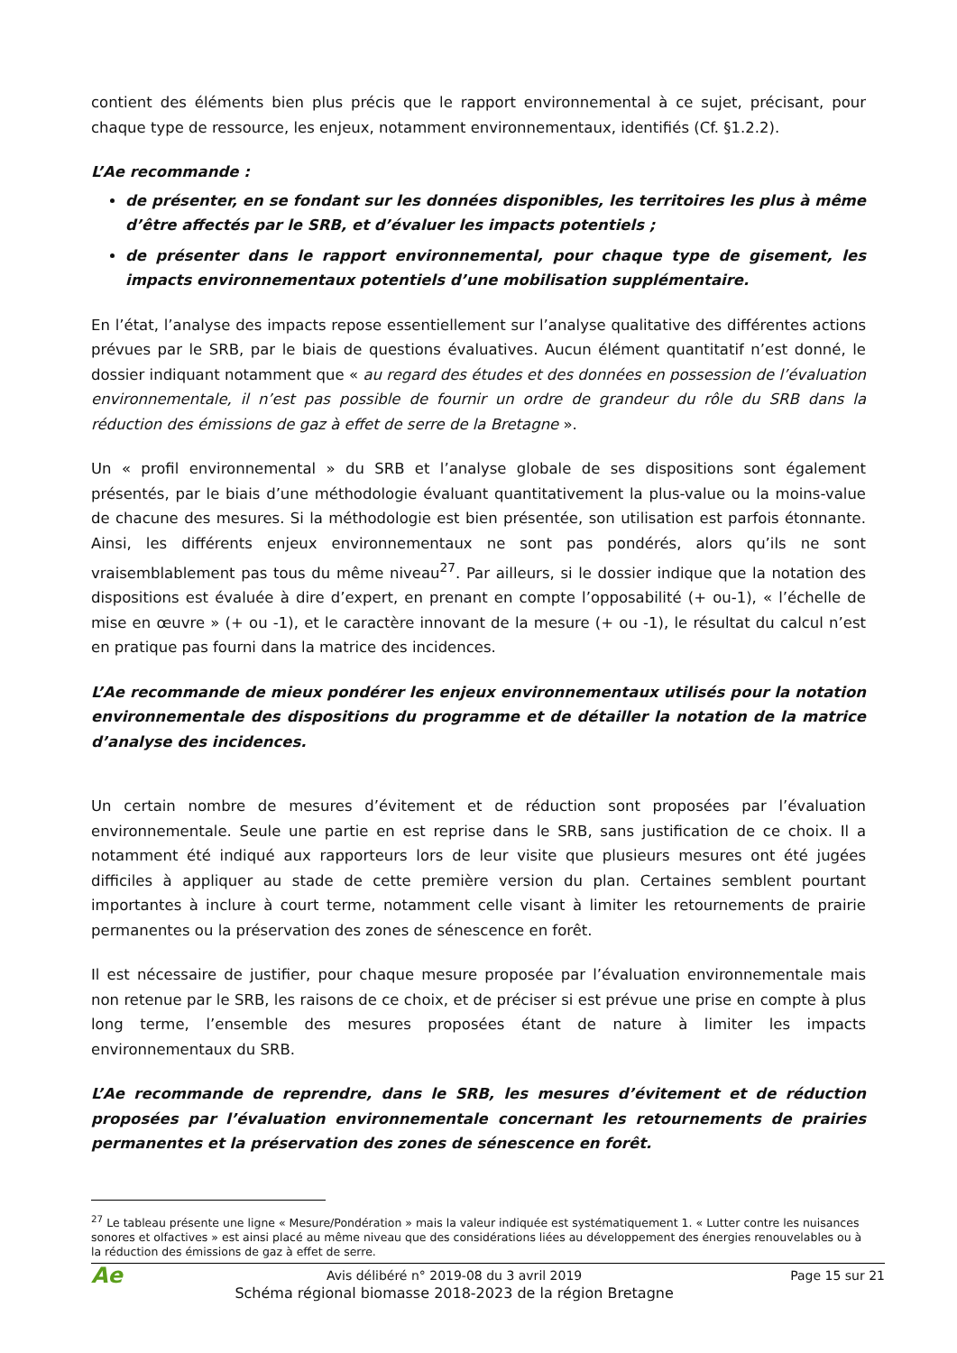contient des éléments bien plus précis que le rapport environnemental à ce sujet, précisant, pour chaque type de ressource, les enjeux, notamment environnementaux, identifiés (Cf. §1.2.2).
L’Ae recommande :
de présenter, en se fondant sur les données disponibles, les territoires les plus à même d’être affectés par le SRB, et d’évaluer les impacts potentiels ;
de présenter dans le rapport environnemental, pour chaque type de gisement, les impacts environnementaux potentiels d’une mobilisation supplémentaire.
En l’état, l’analyse des impacts repose essentiellement sur l’analyse qualitative des différentes actions prévues par le SRB, par le biais de questions évaluatives. Aucun élément quantitatif n’est donné, le dossier indiquant notamment que « au regard des études et des données en possession de l’évaluation environnementale, il n’est pas possible de fournir un ordre de grandeur du rôle du SRB dans la réduction des émissions de gaz à effet de serre de la Bretagne ».
Un « profil environnemental » du SRB et l’analyse globale de ses dispositions sont également présentés, par le biais d’une méthodologie évaluant quantitativement la plus-value ou la moins-value de chacune des mesures. Si la méthodologie est bien présentée, son utilisation est parfois étonnante. Ainsi, les différents enjeux environnementaux ne sont pas pondérés, alors qu’ils ne sont vraisemblablement pas tous du même niveau<sup>27</sup>. Par ailleurs, si le dossier indique que la notation des dispositions est évaluée à dire d’expert, en prenant en compte l’opposabilité (+ ou-1), « l’échelle de mise en œuvre » (+ ou -1), et le caractère innovant de la mesure (+ ou -1), le résultat du calcul n’est en pratique pas fourni dans la matrice des incidences.
L’Ae recommande de mieux pondérer les enjeux environnementaux utilisés pour la notation environnementale des dispositions du programme et de détailler la notation de la matrice d’analyse des incidences.
Un certain nombre de mesures d’évitement et de réduction sont proposées par l’évaluation environnementale. Seule une partie en est reprise dans le SRB, sans justification de ce choix. Il a notamment été indiqué aux rapporteurs lors de leur visite que plusieurs mesures ont été jugées difficiles à appliquer au stade de cette première version du plan. Certaines semblent pourtant importantes à inclure à court terme, notamment celle visant à limiter les retournements de prairie permanentes ou la préservation des zones de sénescence en forêt.
Il est nécessaire de justifier, pour chaque mesure proposée par l’évaluation environnementale mais non retenue par le SRB, les raisons de ce choix, et de préciser si est prévue une prise en compte à plus long terme, l’ensemble des mesures proposées étant de nature à limiter les impacts environnementaux du SRB.
L’Ae recommande de reprendre, dans le SRB, les mesures d’évitement et de réduction proposées par l’évaluation environnementale concernant les retournements de prairies permanentes et la préservation des zones de sénescence en forêt.
<sup>27</sup> Le tableau présente une ligne « Mesure/Pondération » mais la valeur indiquée est systématiquement 1. « Lutter contre les nuisances sonores et olfactives » est ainsi placé au même niveau que des considérations liées au développement des énergies renouvelables ou à la réduction des émissions de gaz à effet de serre.
Ae
Avis délibéré n° 2019-08 du 3 avril 2019
Schéma régional biomasse 2018-2023 de la région Bretagne
Page 15 sur 21